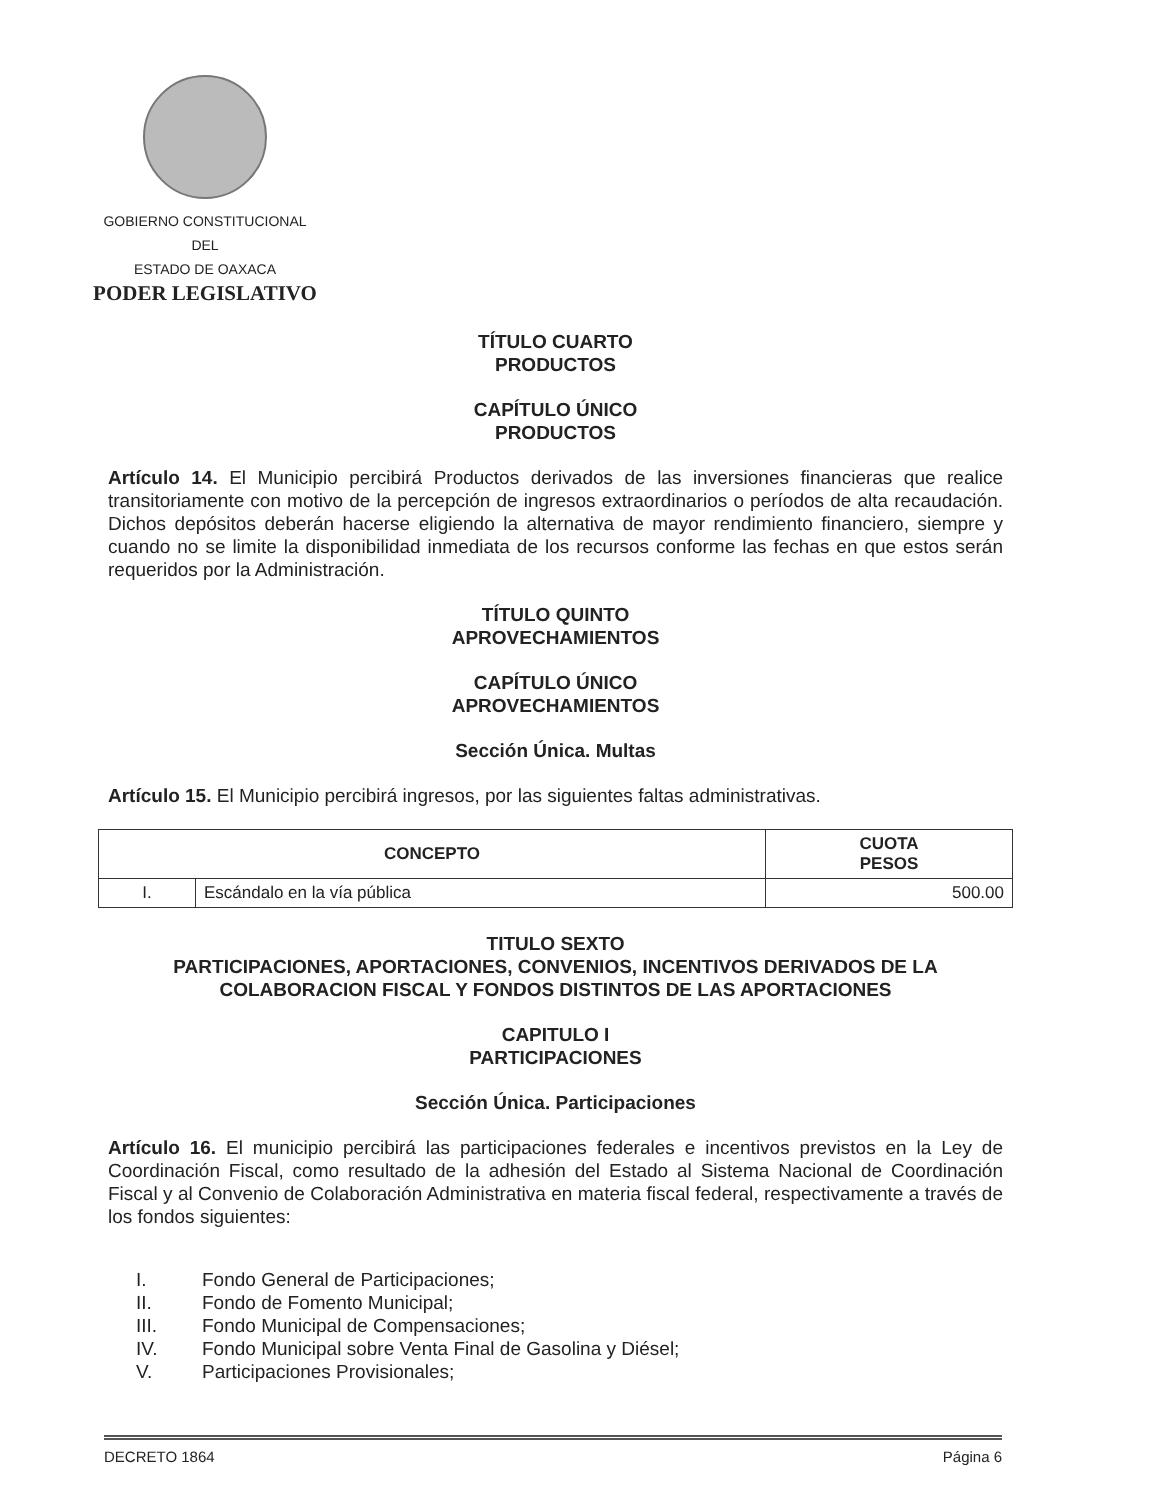GOBIERNO CONSTITUCIONAL
DEL
ESTADO DE OAXACA
PODER LEGISLATIVO
TÍTULO CUARTO
PRODUCTOS
CAPÍTULO ÚNICO
PRODUCTOS
Artículo 14. El Municipio percibirá Productos derivados de las inversiones financieras que realice transitoriamente con motivo de la percepción de ingresos extraordinarios o períodos de alta recaudación. Dichos depósitos deberán hacerse eligiendo la alternativa de mayor rendimiento financiero, siempre y cuando no se limite la disponibilidad inmediata de los recursos conforme las fechas en que estos serán requeridos por la Administración.
TÍTULO QUINTO
APROVECHAMIENTOS
CAPÍTULO ÚNICO
APROVECHAMIENTOS
Sección Única. Multas
Artículo 15. El Municipio percibirá ingresos, por las siguientes faltas administrativas.
| CONCEPTO | | CUOTA PESOS |
| --- | --- | --- |
| I. | Escándalo en la vía pública | 500.00 |
TITULO SEXTO
PARTICIPACIONES, APORTACIONES, CONVENIOS, INCENTIVOS DERIVADOS DE LA COLABORACION FISCAL Y FONDOS DISTINTOS DE LAS APORTACIONES
CAPITULO I
PARTICIPACIONES
Sección Única. Participaciones
Artículo 16. El municipio percibirá las participaciones federales e incentivos previstos en la Ley de Coordinación Fiscal, como resultado de la adhesión del Estado al Sistema Nacional de Coordinación Fiscal y al Convenio de Colaboración Administrativa en materia fiscal federal, respectivamente a través de los fondos siguientes:
I. Fondo General de Participaciones;
II. Fondo de Fomento Municipal;
III. Fondo Municipal de Compensaciones;
IV. Fondo Municipal sobre Venta Final de Gasolina y Diésel;
V. Participaciones Provisionales;
DECRETO 1864 Página 6